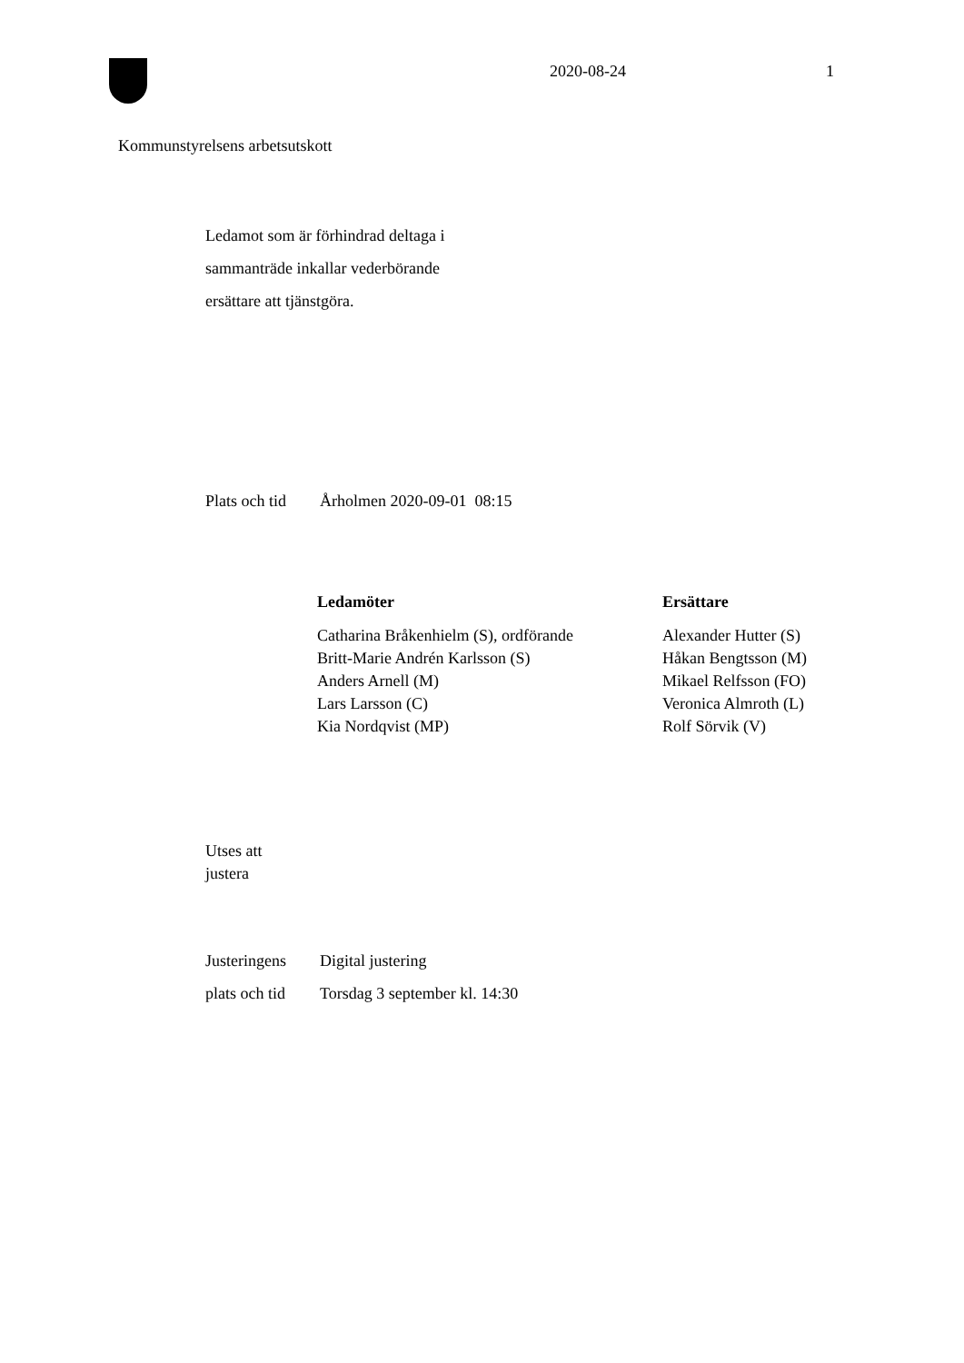2020-08-24 1
Kommunstyrelsens arbetsutskott
Ledamot som är förhindrad deltaga i
sammanträde inkallar vederbörande
ersättare att tjänstgöra.
Plats och tid Årholmen 2020-09-01 08:15
| Ledamöter | Ersättare |
| --- | --- |
| Catharina Bråkenhielm (S), ordförande | Alexander Hutter (S) |
| Britt-Marie Andrén Karlsson (S) | Håkan Bengtsson (M) |
| Anders Arnell (M) | Mikael Relfsson (FO) |
| Lars Larsson (C) | Veronica Almroth (L) |
| Kia Nordqvist (MP) | Rolf Sörvik (V) |
Utses att
justera
Justeringens Digital justering
plats och tid Torsdag 3 september kl. 14:30